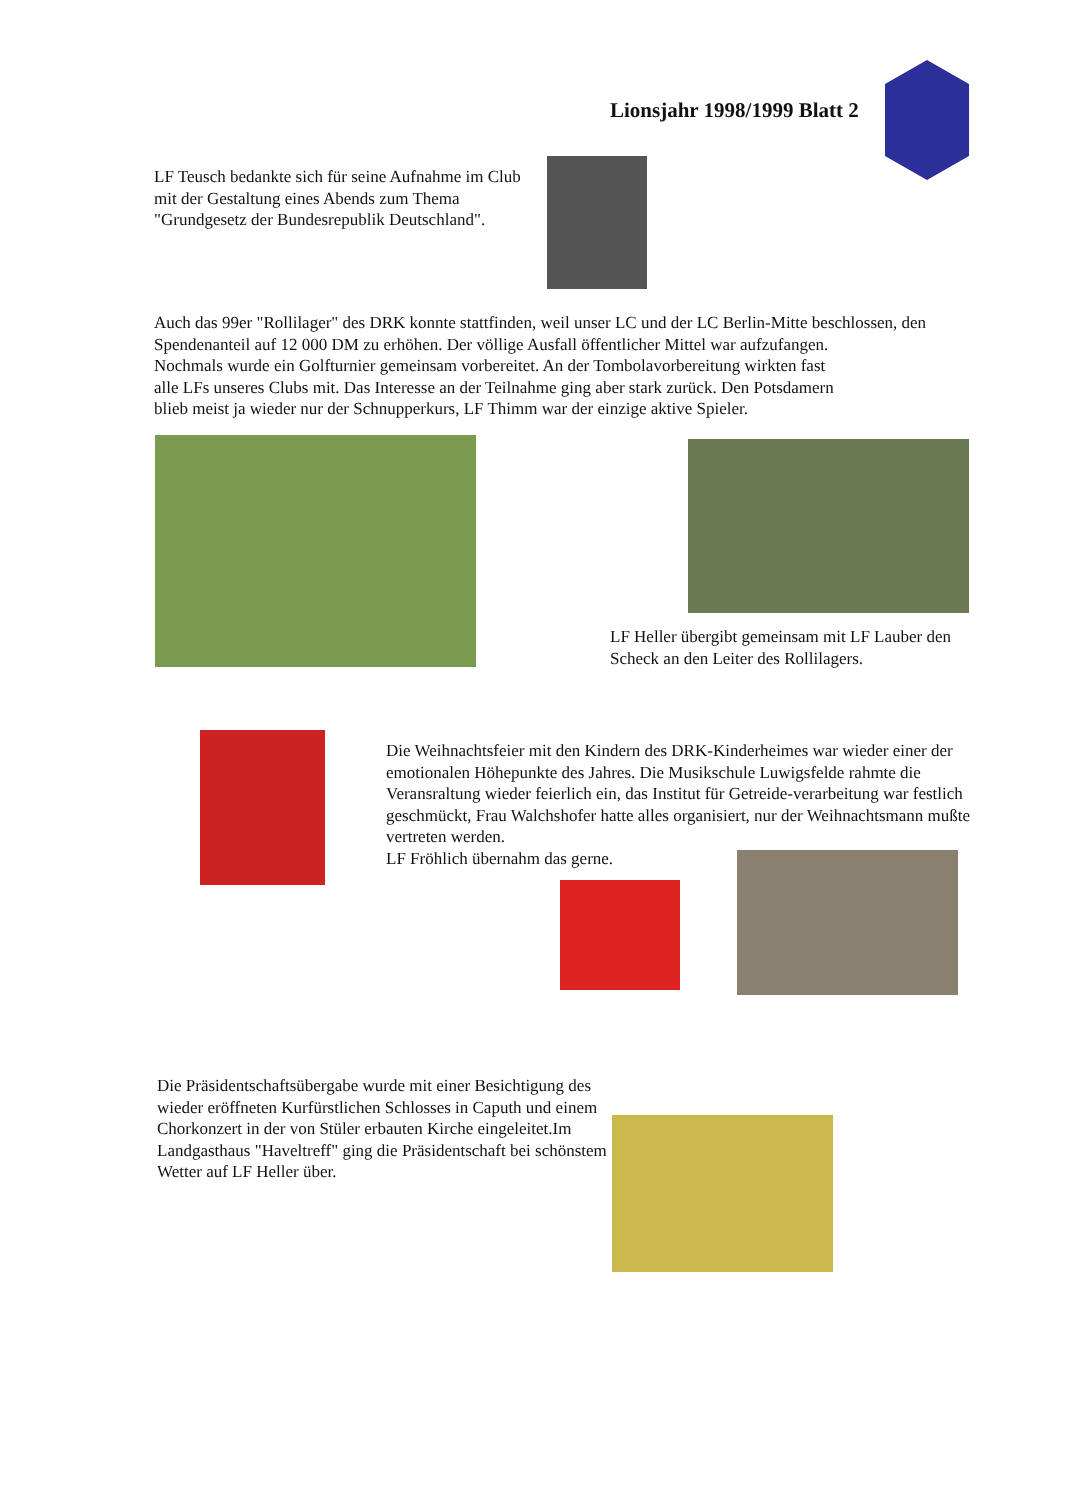Lionsjahr 1998/1999 Blatt 2
LF Teusch bedankte sich für seine Aufnahme im Club mit der Gestaltung eines Abends zum Thema "Grundgesetz der Bundesrepublik Deutschland".
Auch das 99er "Rollilager" des DRK konnte stattfinden, weil unser LC und der LC Berlin-Mitte beschlossen, den Spendenanteil auf 12 000 DM zu erhöhen. Der völlige Ausfall öffentlicher Mittel war aufzufangen.
Nochmals wurde ein Golfturnier gemeinsam vorbereitet. An der Tombolavorbereitung wirkten fast
alle LFs unseres Clubs mit. Das Interesse an der Teilnahme ging aber stark zurück. Den Potsdamern
blieb meist ja wieder nur der Schnupperkurs, LF Thimm war der einzige aktive Spieler.
LF Heller übergibt gemeinsam mit LF Lauber den Scheck an den Leiter des Rollilagers.
Die Weihnachtsfeier mit den Kindern des DRK-Kinderheimes war wieder einer der emotionalen Höhepunkte des Jahres. Die Musikschule Luwigsfelde rahmte die Veransraltung wieder feierlich ein, das Institut für Getreide-verarbeitung war festlich geschmückt, Frau Walchshofer hatte alles organisiert, nur der Weihnachtsmann mußte vertreten werden.
LF Fröhlich übernahm das gerne.
Die Präsidentschaftsübergabe wurde mit einer Besichtigung des wieder eröffneten Kurfürstlichen Schlosses in Caputh und einem Chorkonzert in der von Stüler erbauten Kirche eingeleitet.Im Landgasthaus "Haveltreff" ging die Präsidentschaft bei schönstem Wetter auf LF Heller über.